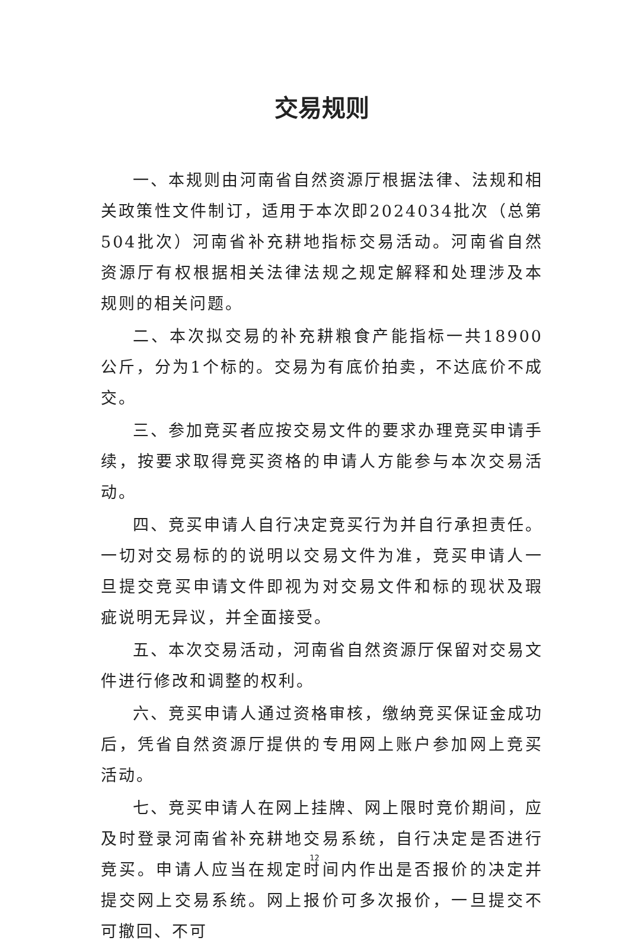交易规则
一、本规则由河南省自然资源厅根据法律、法规和相关政策性文件制订，适用于本次即2024034批次（总第504批次）河南省补充耕地指标交易活动。河南省自然资源厅有权根据相关法律法规之规定解释和处理涉及本规则的相关问题。
二、本次拟交易的补充耕粮食产能指标一共18900公斤，分为1个标的。交易为有底价拍卖，不达底价不成交。
三、参加竞买者应按交易文件的要求办理竞买申请手续，按要求取得竞买资格的申请人方能参与本次交易活动。
四、竞买申请人自行决定竞买行为并自行承担责任。一切对交易标的的说明以交易文件为准，竞买申请人一旦提交竞买申请文件即视为对交易文件和标的现状及瑕疵说明无异议，并全面接受。
五、本次交易活动，河南省自然资源厅保留对交易文件进行修改和调整的权利。
六、竞买申请人通过资格审核，缴纳竞买保证金成功后，凭省自然资源厅提供的专用网上账户参加网上竞买活动。
七、竞买申请人在网上挂牌、网上限时竞价期间，应及时登录河南省补充耕地交易系统，自行决定是否进行竞买。申请人应当在规定时间内作出是否报价的决定并提交网上交易系统。网上报价可多次报价，一旦提交不可撤回、不可
12